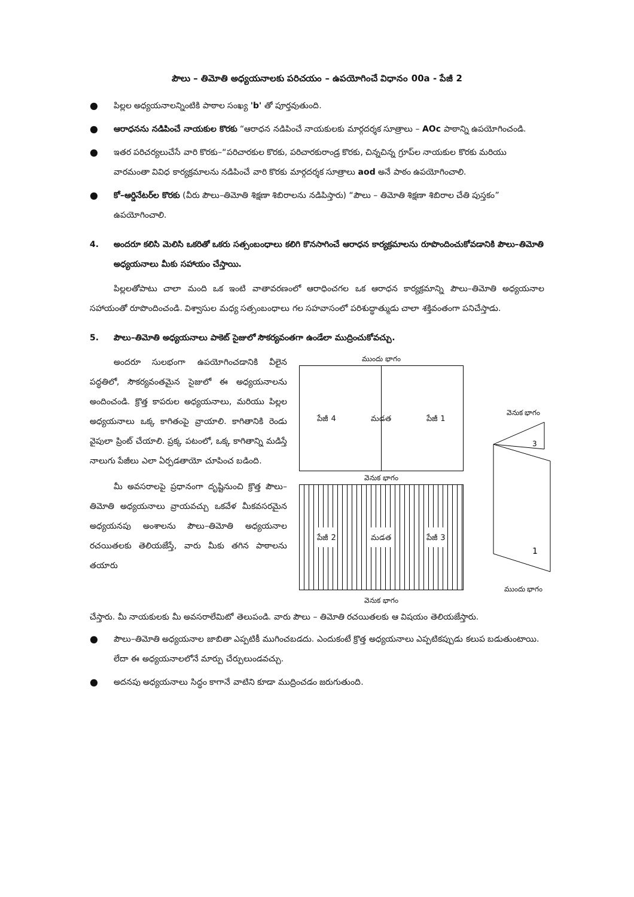పౌలు – తిమోతి అధ్యయనాలకు పరిచయం – ఉపయోగించే విధానం 00a - పేజీ 2
● పిల్లల అధ్యయనాలన్నింటికి పాఠాల సంఖ్య 'b' తో పూర్తవుతుంది.
● ఆరాధనను నడిపించే నాయకుల కొరకు “ఆరాధన నడిపించే నాయకులకు మార్గదర్శక సూత్రాలు – AOc పాఠాన్ని ఉపయోగించండి.
● ఇతర పరిచర్యలుచేసే వారి కొరకు–“పరిచారకుల కొరకు, పరిచారకురాండ్ర కొరకు, చిన్నచిన్న గ్రూప్‌ల నాయకుల కొరకు మరియు వారమంతా వివిధ కార్యక్రమాలను నడిపించే వారి కొరకు మార్గదర్శక సూత్రాలు aod అనే పాఠం ఉపయోగించాలి.
● కో–ఆర్డినేటర్‌ల కొరకు (వీరు పౌలు–తిమోతి శిక్షణా శిబిరాలను నడిపిస్తారు) “పౌలు – తిమోతి శిక్షణా శిబిరాల చేతి పుస్తకం” ఉపయోగించాలి.
4. అందరూ కలిసి మెలిసి ఒకరితో ఒకరు సత్సంబంధాలు కలిగి కొనసాగించే ఆరాధన కార్యక్రమాలను రూపొందించుకోవడానికి పౌలు–తిమోతి అధ్యయనాలు మీకు సహాయం చేస్తాయి.
పిల్లలతోపాటు చాలా మంది ఒక ఇంటి వాతావరణంలో ఆరాధించగల ఒక ఆరాధన కార్యక్రమాన్ని పౌలు–తిమోతి అధ్యయనాల సహాయంతో రూపొందించండి. విశ్వాసుల మధ్య సత్సంబంధాలు గల సహవాసంలో పరిశుద్ధాత్ముడు చాలా శక్తివంతంగా పనిచేస్తాడు.
5. పౌలు–తిమోతి అధ్యయనాలు పాకెట్ సైజులో సౌకర్యవంతగా ఉండేలా ముద్రించుకోవచ్చు.
అందరూ సులభంగా ఉపయోగించడానికి వీలైన పద్ధతిలో, సౌకర్యవంతమైన సైజులో ఈ అధ్యయనాలను అందించండి. క్రొత్త కాపరుల అధ్యయనాలు, మరియు పిల్లల అధ్యయనాలు ఒక్క కాగితంపై వ్రాయాలి. కాగితానికి రెండు వైపులా ప్రింట్ చేయాలి. ప్రక్క పటంలో, ఒక్క కాగితాన్ని మడిస్తే నాలుగు పేజీలు ఎలా ఏర్పడతాయో చూపించ బడింది.
మీ అవసరాలపై ప్రధానంగా దృష్టినుంచి క్రొత్త పౌలు–తిమోతి అధ్యయనాలు వ్రాయవచ్చు ఒకవేళ మీకవసరమైన అధ్యయనపు అంశాలను పౌలు–తిమోతి అధ్యయనాల రచయితలకు తెలియజేస్తే, వారు మీకు తగిన పాఠాలను తయారు
ముందు భాగం
పేజీ 4 మడత పేజీ 1
వెనుక భాగం
పేజీ 2 మడత పేజీ 3
వెనుక భాగం
వెనుక భాగం
1
3
ముందు భాగం
చేస్తారు. మీ నాయకులకు మీ అవసరాలేమిటో తెలుపండి. వారు పౌలు – తిమోతి రచయితలకు ఆ విషయం తెలియజేస్తారు.
● పౌలు–తిమోతి అధ్యయనాల జాబితా ఎప్పటికీ ముగించబడదు. ఎందుకంటే క్రొత్త అధ్యయనాలు ఎప్పటికప్పుడు కలుప బడుతుంటాయి. లేదా ఈ అధ్యయనాలలోనే మార్పు చేర్పులుండవచ్చు.
● అదనపు అధ్యయనాలు సిద్ధం కాగానే వాటిని కూడా ముద్రించడం జరుగుతుంది.